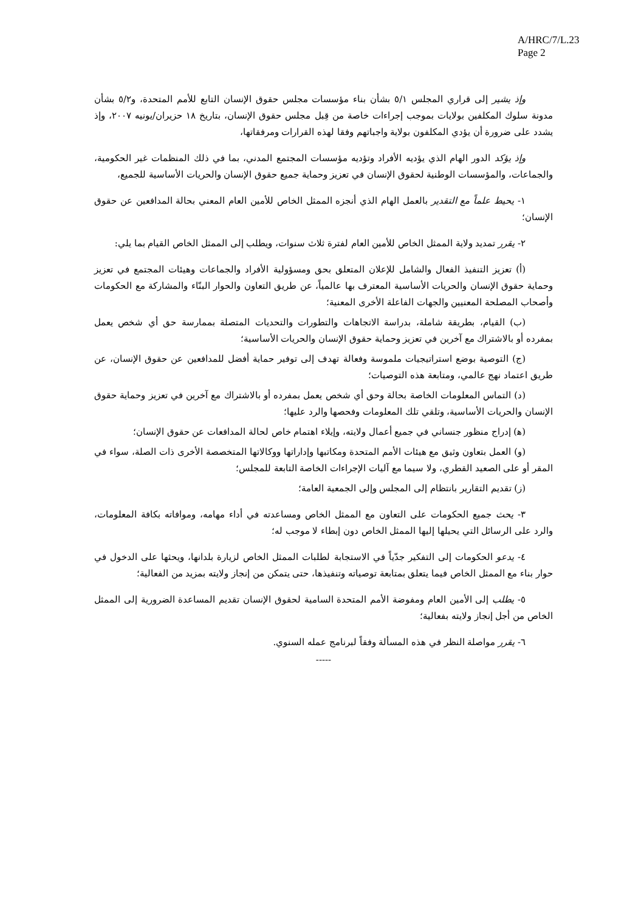A/HRC/7/L.23
Page 2
وإذ يشير إلى قراري المجلس ٥/١ بشأن بناء مؤسسات مجلس حقوق الإنسان التابع للأمم المتحدة، و٥/٢ بشأن مدونة سلوك المكلفين بولايات بموجب إجراءات خاصة من قِبل مجلس حقوق الإنسان، بتاريخ ١٨ حزيران/يونيه ٢٠٠٧، وإذ يشدد على ضرورة أن يؤدي المكلفون بولاية واجباتهم وفقا لهذه القرارات ومرفقاتها،
وإذ يؤكد الدور الهام الذي يؤديه الأفراد وتؤديه مؤسسات المجتمع المدني، بما في ذلك المنظمات غير الحكومية، والجماعات، والمؤسسات الوطنية لحقوق الإنسان في تعزيز وحماية جميع حقوق الإنسان والحريات الأساسية للجميع،
١- يحيط علماً مع التقدير بالعمل الهام الذي أنجزه الممثل الخاص للأمين العام المعني بحالة المدافعين عن حقوق الإنسان؛
٢- يقرر تمديد ولاية الممثل الخاص للأمين العام لفترة ثلاث سنوات، ويطلب إلى الممثل الخاص القيام بما يلي:
(أ) تعزيز التنفيذ الفعال والشامل للإعلان المتعلق بحق ومسؤولية الأفراد والجماعات وهيئات المجتمع في تعزيز وحماية حقوق الإنسان والحريات الأساسية المعترف بها عالمياً، عن طريق التعاون والحوار البنّاء والمشاركة مع الحكومات وأصحاب المصلحة المعنيين والجهات الفاعلة الأخرى المعنية؛
(ب) القيام، بطريقة شاملة، بدراسة الاتجاهات والتطورات والتحديات المتصلة بممارسة حق أي شخص يعمل بمفرده أو بالاشتراك مع آخرين في تعزيز وحماية حقوق الإنسان والحريات الأساسية؛
(ج) التوصية بوضع استراتيجيات ملموسة وفعالة تهدف إلى توفير حماية أفضل للمدافعين عن حقوق الإنسان، عن طريق اعتماد نهج عالمي، ومتابعة هذه التوصيات؛
(د) التماس المعلومات الخاصة بحالة وحق أي شخص يعمل بمفرده أو بالاشتراك مع آخرين في تعزيز وحماية حقوق الإنسان والحريات الأساسية، وتلقي تلك المعلومات وفحصها والرد عليها؛
(ﻫ) إدراج منظور جنساني في جميع أعمال ولايته، وإيلاء اهتمام خاص لحالة المدافعات عن حقوق الإنسان؛
(و) العمل بتعاون وثيق مع هيئات الأمم المتحدة ومكاتبها وإداراتها ووكالاتها المتخصصة الأخرى ذات الصلة، سواء في المقر أو على الصعيد القطري، ولا سيما مع آليات الإجراءات الخاصة التابعة للمجلس؛
(ز) تقديم التقارير بانتظام إلى المجلس وإلى الجمعية العامة؛
٣- يحث جميع الحكومات على التعاون مع الممثل الخاص ومساعدته في أداء مهامه، وموافاته بكافة المعلومات، والرد على الرسائل التي يحيلها إليها الممثل الخاص دون إبطاء لا موجب له؛
٤- يدعو الحكومات إلى التفكير جدّياً في الاستجابة لطلبات الممثل الخاص لزيارة بلدانها، ويحثها على الدخول في حوار بناء مع الممثل الخاص فيما يتعلق بمتابعة توصياته وتنفيذها، حتى يتمكن من إنجاز ولايته بمزيد من الفعالية؛
٥- يطلب إلى الأمين العام ومفوضة الأمم المتحدة السامية لحقوق الإنسان تقديم المساعدة الضرورية إلى الممثل الخاص من أجل إنجاز ولايته بفعالية؛
٦- يقرر مواصلة النظر في هذه المسألة وفقاً لبرنامج عمله السنوي.
-----